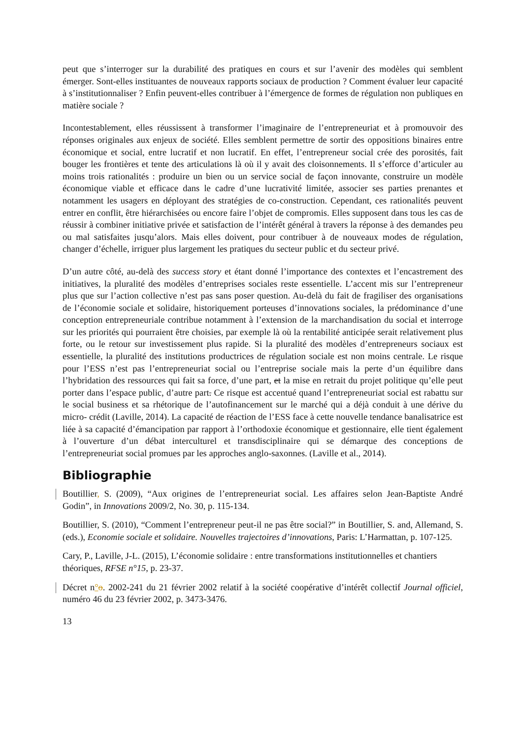peut que s’interroger sur la durabilité des pratiques en cours et sur l’avenir des modèles qui semblent émerger. Sont-elles instituantes de nouveaux rapports sociaux de production ? Comment évaluer leur capacité à s’institutionnaliser ? Enfin peuvent-elles contribuer à l’émergence de formes de régulation non publiques en matière sociale ?
Incontestablement, elles réussissent à transformer l’imaginaire de l’entrepreneuriat et à promouvoir des réponses originales aux enjeux de société. Elles semblent permettre de sortir des oppositions binaires entre économique et social, entre lucratif et non lucratif. En effet, l’entrepreneur social crée des porosités, fait bouger les frontières et tente des articulations là où il y avait des cloisonnements. Il s’efforce d’articuler au moins trois rationalités : produire un bien ou un service social de façon innovante, construire un modèle économique viable et efficace dans le cadre d’une lucrativité limitée, associer ses parties prenantes et notamment les usagers en déployant des stratégies de co-construction. Cependant, ces rationalités peuvent entrer en conflit, être hiérarchisées ou encore faire l’objet de compromis. Elles supposent dans tous les cas de réussir à combiner initiative privée et satisfaction de l’intérêt général à travers la réponse à des demandes peu ou mal satisfaites jusqu’alors. Mais elles doivent, pour contribuer à de nouveaux modes de régulation, changer d’échelle, irriguer plus largement les pratiques du secteur public et du secteur privé.
D’un autre côté, au-delà des success story et étant donné l’importance des contextes et l’encastrement des initiatives, la pluralité des modèles d’entreprises sociales reste essentielle. L’accent mis sur l’entrepreneur plus que sur l’action collective n’est pas sans poser question. Au-delà du fait de fragiliser des organisations de l’économie sociale et solidaire, historiquement porteuses d’innovations sociales, la prédominance d’une conception entrepreneuriale contribue notamment à l’extension de la marchandisation du social et interroge sur les priorités qui pourraient être choisies, par exemple là où la rentabilité anticipée serait relativement plus forte, ou le retour sur investissement plus rapide. Si la pluralité des modèles d’entrepreneurs sociaux est essentielle, la pluralité des institutions productrices de régulation sociale est non moins centrale. Le risque pour l’ESS n’est pas l’entrepreneuriat social ou l’entreprise sociale mais la perte d’un équilibre dans l’hybridation des ressources qui fait sa force, d’une part, et la mise en retrait du projet politique qu’elle peut porter dans l’espace public, d’autre part. Ce risque est accentué quand l’entrepreneuriat social est rabattu sur le social business et sa rhétorique de l’autofinancement sur le marché qui a déjà conduit à une dérive du micro- crédit (Laville, 2014). La capacité de réaction de l’ESS face à cette nouvelle tendance banalisatrice est liée à sa capacité d’émancipation par rapport à l’orthodoxie économique et gestionnaire, elle tient également à l’ouverture d’un débat interculturel et transdisciplinaire qui se démarque des conceptions de l’entrepreneuriat social promues par les approches anglo-saxonnes. (Laville et al., 2014).
Bibliographie
Boutillier, S. (2009), “Aux origines de l’entrepreneuriat social. Les affaires selon Jean-Baptiste André Godin”, in Innovations 2009/2, No. 30, p. 115-134.
Boutillier, S. (2010), “Comment l’entrepreneur peut-il ne pas être social?” in Boutillier, S. and, Allemand, S. (eds.), Economie sociale et solidaire. Nouvelles trajectoires d’innovations, Paris: L’Harmattan, p. 107-125.
Cary, P., Laville, J-L. (2015), L’économie solidaire : entre transformations institutionnelles et chantiers théoriques, RFSE n°15, p. 23-37.
Décret n°o. 2002-241 du 21 février 2002 relatif à la société coopérative d’intérêt collectif Journal officiel, numéro 46 du 23 février 2002, p. 3473-3476.
13